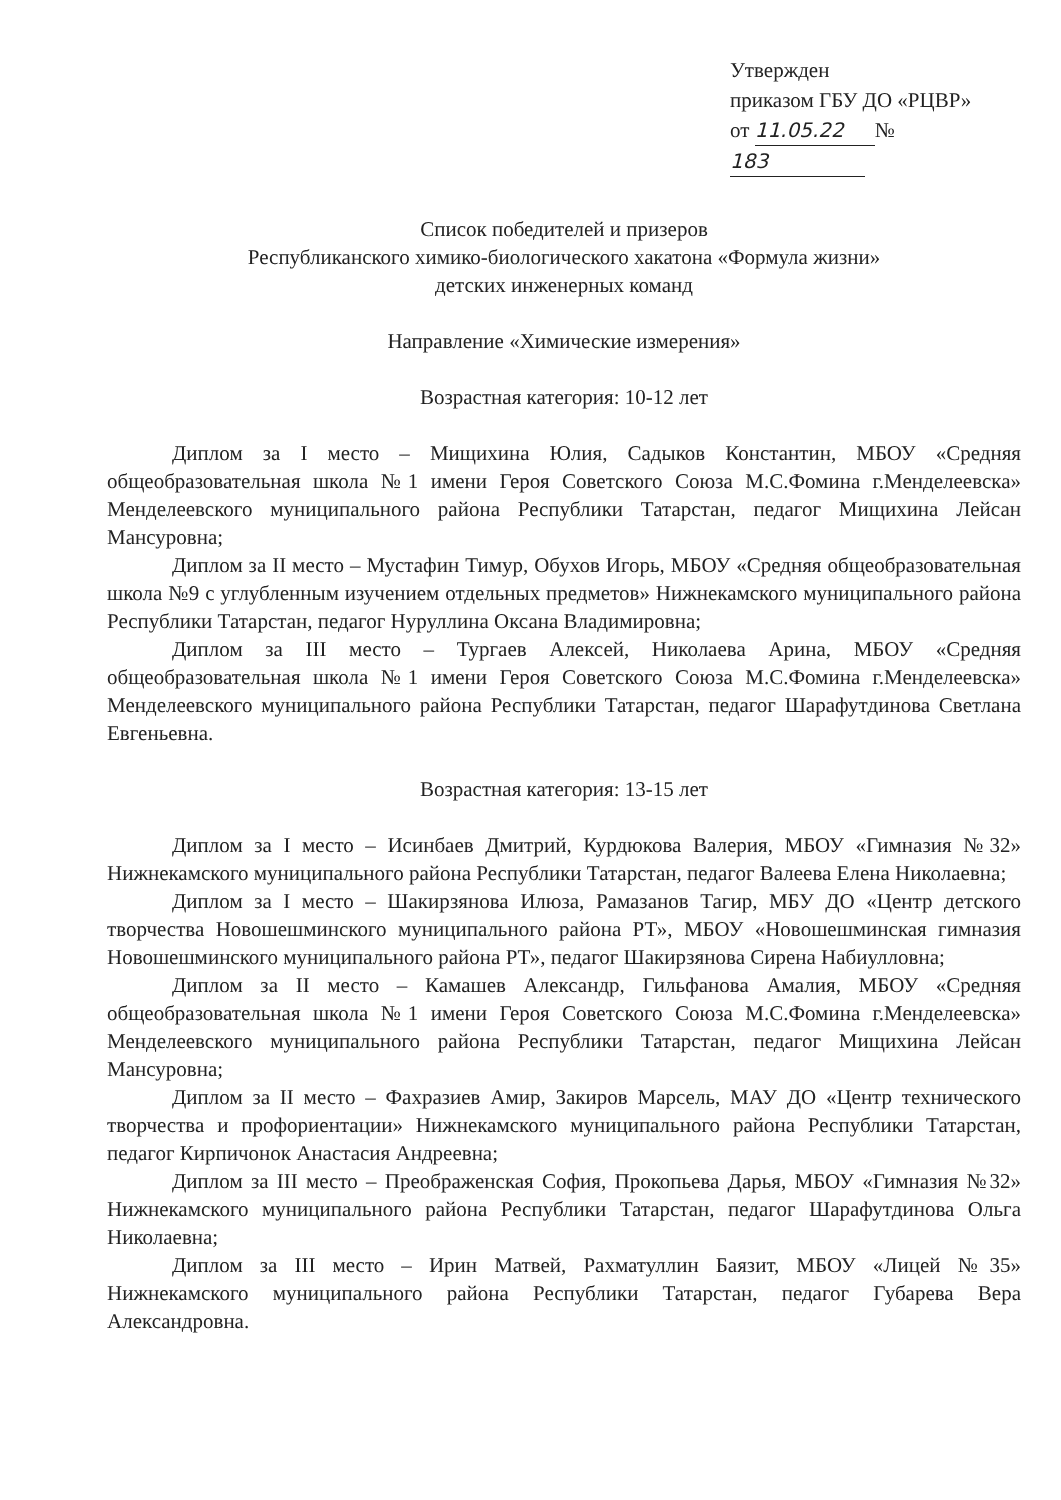Утвержден
приказом ГБУ ДО «РЦВР»
от 11.05.22 № 183
Список победителей и призеров
Республиканского химико-биологического хакатона «Формула жизни»
детских инженерных команд
Направление «Химические измерения»
Возрастная категория: 10-12 лет
Диплом за I место – Мищихина Юлия, Садыков Константин, МБОУ «Средняя общеобразовательная школа №1 имени Героя Советского Союза М.С.Фомина г.Менделеевска» Менделеевского муниципального района Республики Татарстан, педагог Мищихина Лейсан Мансуровна;
Диплом за II место – Мустафин Тимур, Обухов Игорь, МБОУ «Средняя общеобразовательная школа №9 с углубленным изучением отдельных предметов» Нижнекамского муниципального района Республики Татарстан, педагог Нуруллина Оксана Владимировна;
Диплом за III место – Тургаев Алексей, Николаева Арина, МБОУ «Средняя общеобразовательная школа №1 имени Героя Советского Союза М.С.Фомина г.Менделеевска» Менделеевского муниципального района Республики Татарстан, педагог Шарафутдинова Светлана Евгеньевна.
Возрастная категория: 13-15 лет
Диплом за I место – Исинбаев Дмитрий, Курдюкова Валерия, МБОУ «Гимназия №32» Нижнекамского муниципального района Республики Татарстан, педагог Валеева Елена Николаевна;
Диплом за I место – Шакирзянова Илюза, Рамазанов Тагир, МБУ ДО «Центр детского творчества Новошешминского муниципального района РТ», МБОУ «Новошешминская гимназия Новошешминского муниципального района РТ», педагог Шакирзянова Сирена Набиулловна;
Диплом за II место – Камашев Александр, Гильфанова Амалия, МБОУ «Средняя общеобразовательная школа №1 имени Героя Советского Союза М.С.Фомина г.Менделеевска» Менделеевского муниципального района Республики Татарстан, педагог Мищихина Лейсан Мансуровна;
Диплом за II место – Фахразиев Амир, Закиров Марсель, МАУ ДО «Центр технического творчества и профориентации» Нижнекамского муниципального района Республики Татарстан, педагог Кирпичонок Анастасия Андреевна;
Диплом за III место – Преображенская София, Прокопьева Дарья, МБОУ «Гимназия №32» Нижнекамского муниципального района Республики Татарстан, педагог Шарафутдинова Ольга Николаевна;
Диплом за III место – Ирин Матвей, Рахматуллин Баязит, МБОУ «Лицей №35» Нижнекамского муниципального района Республики Татарстан, педагог Губарева Вера Александровна.